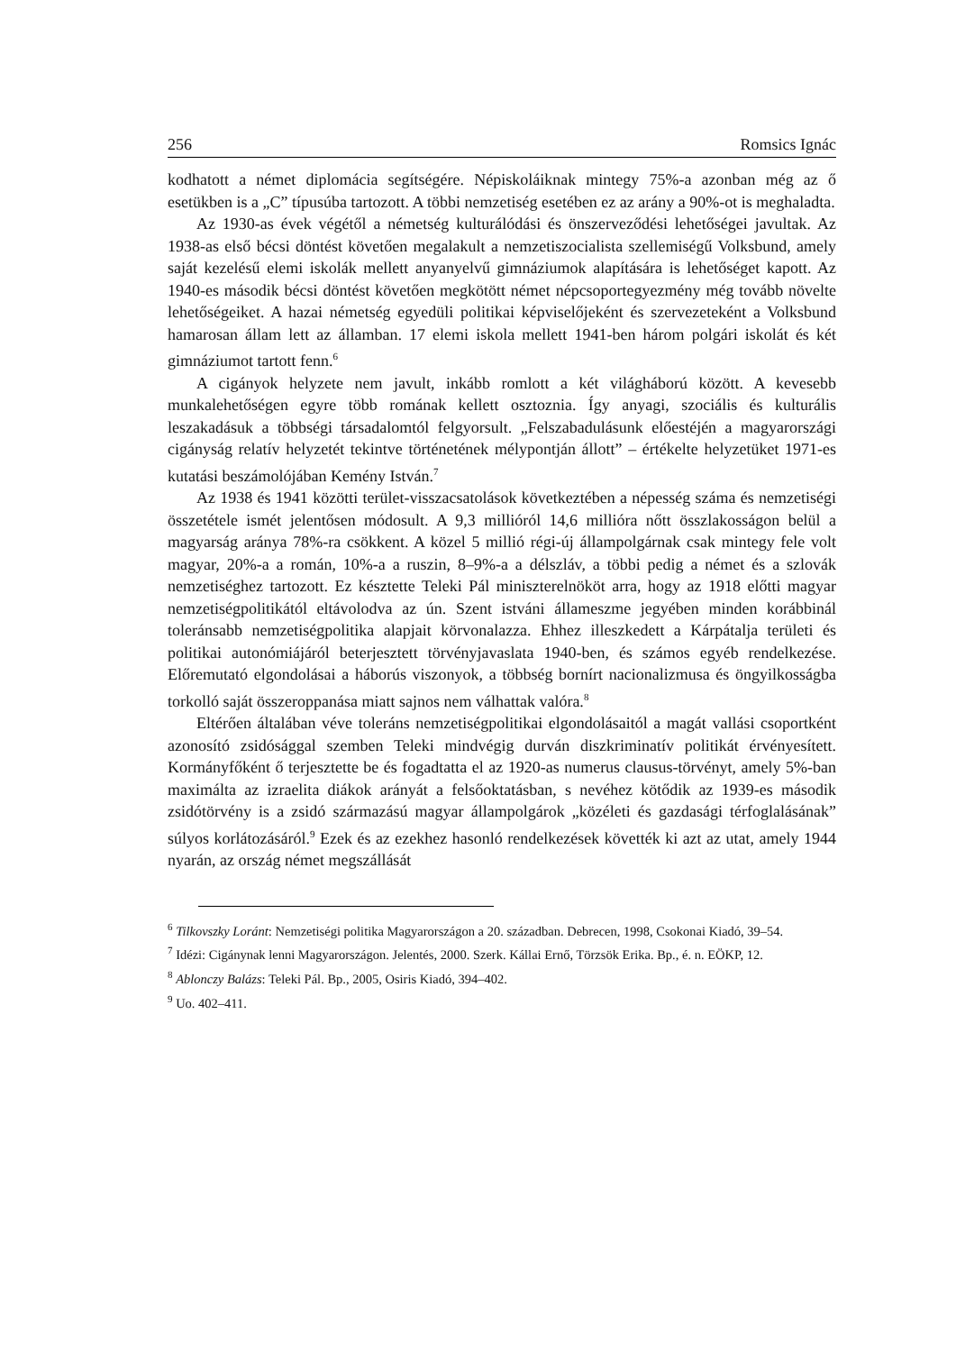256 Romsics Ignác
kodhatott a német diplomácia segítségére. Népiskoláiknak mintegy 75%-a azonban még az ő esetükben is a „C” típusúba tartozott. A többi nemzetiség esetében ez az arány a 90%-ot is meghaladta.
Az 1930-as évek végétől a németség kulturálódási és önszerveződési lehetőségei javultak. Az 1938-as első bécsi döntést követően megalakult a nemzetiszocialista szellemiségű Volksbund, amely saját kezelésű elemi iskolák mellett anyanyelvű gimnáziumok alapítására is lehetőséget kapott. Az 1940-es második bécsi döntést követően megkötött német népcsoportegyezmény még tovább növelte lehetőségeiket. A hazai németség egyedüli politikai képviselőjeként és szervezeteként a Volksbund hamarosan állam lett az államban. 17 elemi iskola mellett 1941-ben három polgári iskolát és két gimnáziumot tartott fenn.<sup>6</sup>
A cigányok helyzete nem javult, inkább romlott a két világháború között. A kevesebb munkalehetőségen egyre több romának kellett osztoznia. Így anyagi, szociális és kulturális leszakadásuk a többségi társadalomtól felgyorsult. „Felszabadulásunk előestéjén a magyarországi cigányság relatív helyzetét tekintve történetének mélypontján állott” – értékelte helyzetüket 1971-es kutatási beszámolójában Kemény István.<sup>7</sup>
Az 1938 és 1941 közötti terület-visszacsatolások következtében a népesség száma és nemzetiségi összetétele ismét jelentősen módosult. A 9,3 millióról 14,6 millióra nőtt összlakosságon belül a magyarság aránya 78%-ra csökkent. A közel 5 millió régi-új állampolgárnak csak mintegy fele volt magyar, 20%-a a román, 10%-a a ruszin, 8–9%-a a délszláv, a többi pedig a német és a szlovák nemzetiséghez tartozott. Ez késztette Teleki Pál miniszterelnököt arra, hogy az 1918 előtti magyar nemzetiségpolitikától eltávolodva az ún. Szent istváni állameszme jegyében minden korábbinál toleránsabb nemzetiségpolitika alapjait körvonalazza. Ehhez illeszkedett a Kárpátalja területi és politikai autonómiájáról beterjesztett törvényjavaslata 1940-ben, és számos egyéb rendelkezése. Előremutató elgondolásai a háborús viszonyok, a többség bornírt nacionalizmusa és öngyilkosságba torkolló saját összeroppanása miatt sajnos nem válhattak valóra.<sup>8</sup>
Eltérően általában véve toleráns nemzetiségpolitikai elgondolásaitól a magát vallási csoportként azonosító zsidósággal szemben Teleki mindvégig durván diszkriminatív politikát érvényesített. Kormányfőként ő terjesztette be és fogadtatta el az 1920-as numerus clausus-törvényt, amely 5%-ban maximálta az izraelita diákok arányát a felsőoktatásban, s nevéhez kötődik az 1939-es második zsidótörvény is a zsidó származású magyar állampolgárok „közéleti és gazdasági térfoglalásának” súlyos korlátozásáról.<sup>9</sup> Ezek és az ezekhez hasonló rendelkezések követték ki azt az utat, amely 1944 nyarán, az ország német megszállását
<sup>6</sup> Tilkovszky Loránt: Nemzetiségi politika Magyarországon a 20. században. Debrecen, 1998, Csokonai Kiadó, 39–54.
<sup>7</sup> Idézi: Cigánynak lenni Magyarországon. Jelentés, 2000. Szerk. Kállai Ernő, Törzsök Erika. Bp., é. n. EÖKP, 12.
<sup>8</sup> Ablonczy Balázs: Teleki Pál. Bp., 2005, Osiris Kiadó, 394–402.
<sup>9</sup> Uo. 402–411.